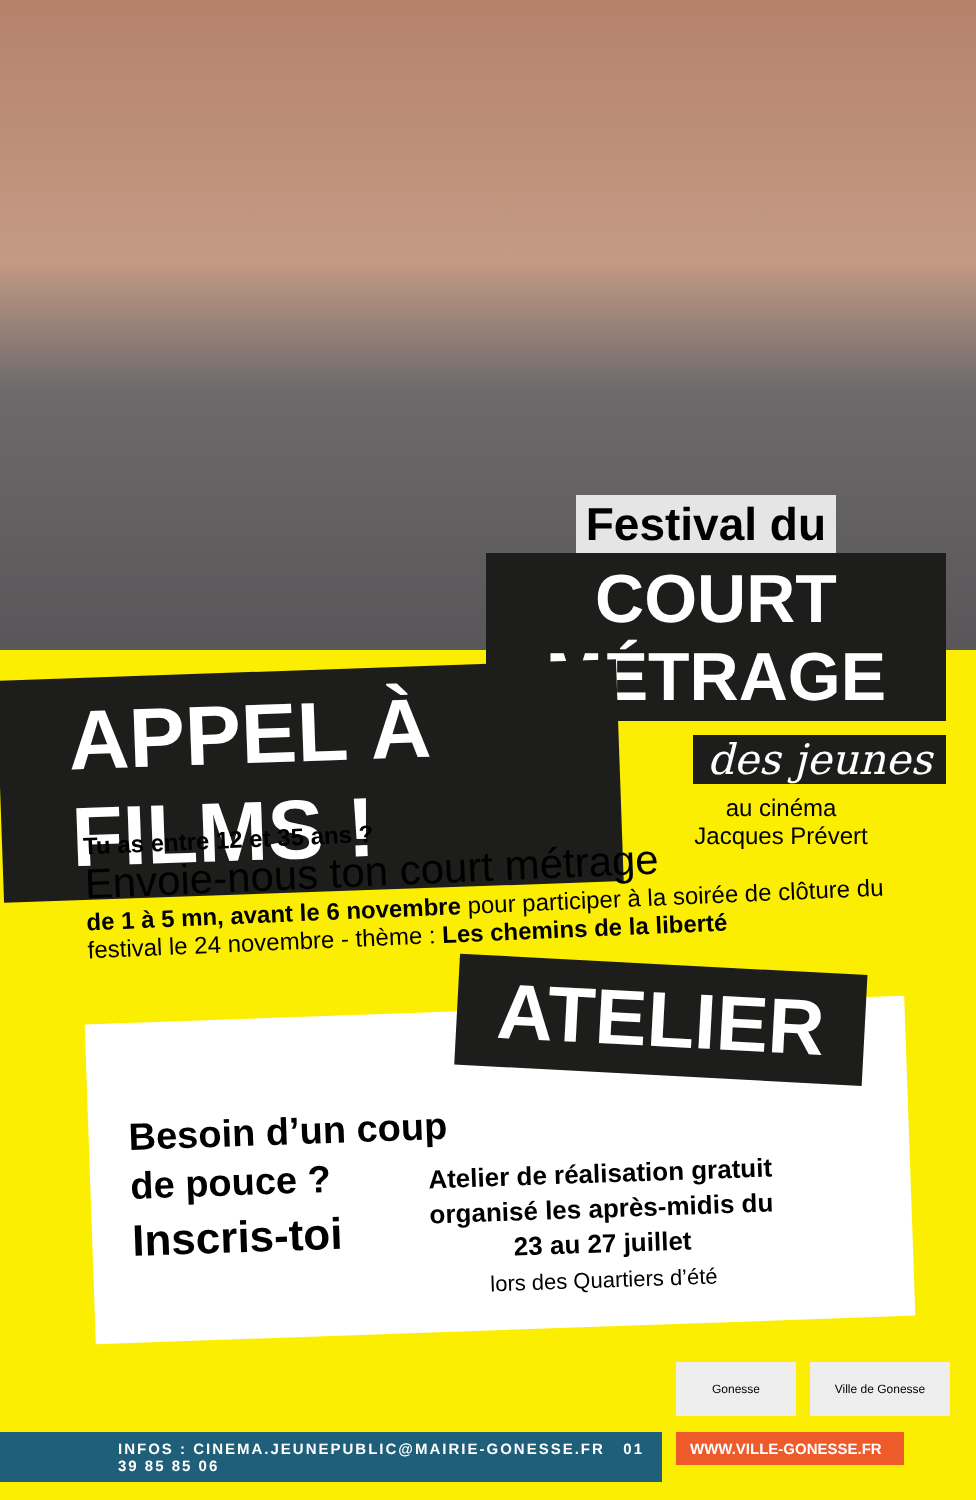Festival du
COURT MÉTRAGE
des jeunes
au cinéma
Jacques Prévert
APPEL À FILMS !
Tu as entre 12 et 35 ans ?
Envoie-nous ton court métrage
de 1 à 5 mn, avant le 6 novembre pour participer à la soirée de clôture du festival le 24 novembre - thème : Les chemins de la liberté
ATELIER
Besoin d’un coup
de pouce ?
Inscris-toi
Atelier de réalisation gratuit organisé les après-midis du 23 au 27 juillet
lors des Quartiers d’été
Gonesse Ville de Gonesse
INFOS : CINEMA.JEUNEPUBLIC@MAIRIE-GONESSE.FR 01 39 85 85 06
WWW.VILLE-GONESSE.FR